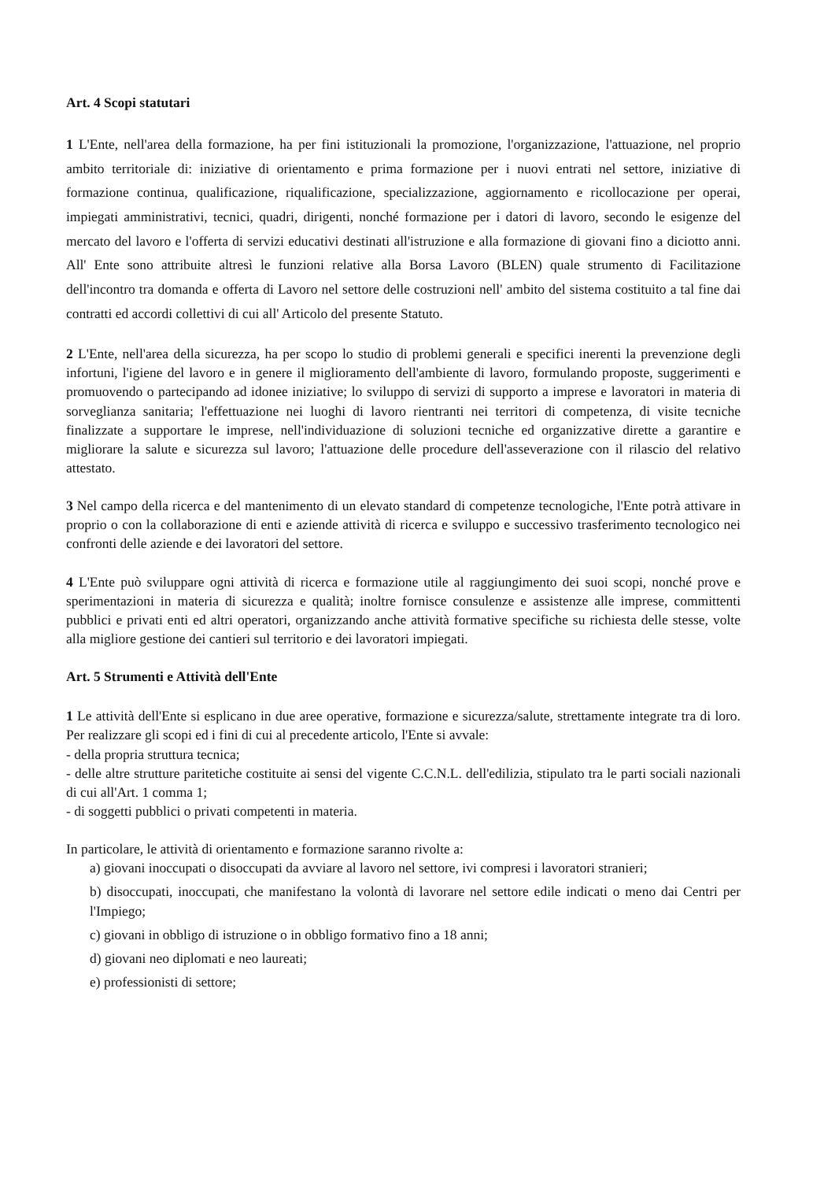Art. 4 Scopi statutari
1 L'Ente, nell'area della formazione, ha per fini istituzionali la promozione, l'organizzazione, l'attuazione, nel proprio ambito territoriale di: iniziative di orientamento e prima formazione per i nuovi entrati nel settore, iniziative di formazione continua, qualificazione, riqualificazione, specializzazione, aggiornamento e ricollocazione per operai, impiegati amministrativi, tecnici, quadri, dirigenti, nonché formazione per i datori di lavoro, secondo le esigenze del mercato del lavoro e l'offerta di servizi educativi destinati all'istruzione e alla formazione di giovani fino a diciotto anni. All' Ente sono attribuite altresì le funzioni relative alla Borsa Lavoro (BLEN) quale strumento di Facilitazione dell'incontro tra domanda e offerta di Lavoro nel settore delle costruzioni nell' ambito del sistema costituito a tal fine dai contratti ed accordi collettivi di cui all' Articolo del presente Statuto.
2 L'Ente, nell'area della sicurezza, ha per scopo lo studio di problemi generali e specifici inerenti la prevenzione degli infortuni, l'igiene del lavoro e in genere il miglioramento dell'ambiente di lavoro, formulando proposte, suggerimenti e promuovendo o partecipando ad idonee iniziative; lo sviluppo di servizi di supporto a imprese e lavoratori in materia di sorveglianza sanitaria; l'effettuazione nei luoghi di lavoro rientranti nei territori di competenza, di visite tecniche finalizzate a supportare le imprese, nell'individuazione di soluzioni tecniche ed organizzative dirette a garantire e migliorare la salute e sicurezza sul lavoro; l'attuazione delle procedure dell'asseverazione con il rilascio del relativo attestato.
3 Nel campo della ricerca e del mantenimento di un elevato standard di competenze tecnologiche, l'Ente potrà attivare in proprio o con la collaborazione di enti e aziende attività di ricerca e sviluppo e successivo trasferimento tecnologico nei confronti delle aziende e dei lavoratori del settore.
4 L'Ente può sviluppare ogni attività di ricerca e formazione utile al raggiungimento dei suoi scopi, nonché prove e sperimentazioni in materia di sicurezza e qualità; inoltre fornisce consulenze e assistenze alle imprese, committenti pubblici e privati enti ed altri operatori, organizzando anche attività formative specifiche su richiesta delle stesse, volte alla migliore gestione dei cantieri sul territorio e dei lavoratori impiegati.
Art. 5 Strumenti e Attività dell'Ente
1 Le attività dell'Ente si esplicano in due aree operative, formazione e sicurezza/salute, strettamente integrate tra di loro. Per realizzare gli scopi ed i fini di cui al precedente articolo, l'Ente si avvale:
- della propria struttura tecnica;
- delle altre strutture paritetiche costituite ai sensi del vigente C.C.N.L. dell'edilizia, stipulato tra le parti sociali nazionali di cui all'Art. 1 comma 1;
- di soggetti pubblici o privati competenti in materia.
In particolare, le attività di orientamento e formazione saranno rivolte a:
a) giovani inoccupati o disoccupati da avviare al lavoro nel settore, ivi compresi i lavoratori stranieri;
b) disoccupati, inoccupati, che manifestano la volontà di lavorare nel settore edile indicati o meno dai Centri per l'Impiego;
c) giovani in obbligo di istruzione o in obbligo formativo fino a 18 anni;
d) giovani neo diplomati e neo laureati;
e) professionisti di settore;